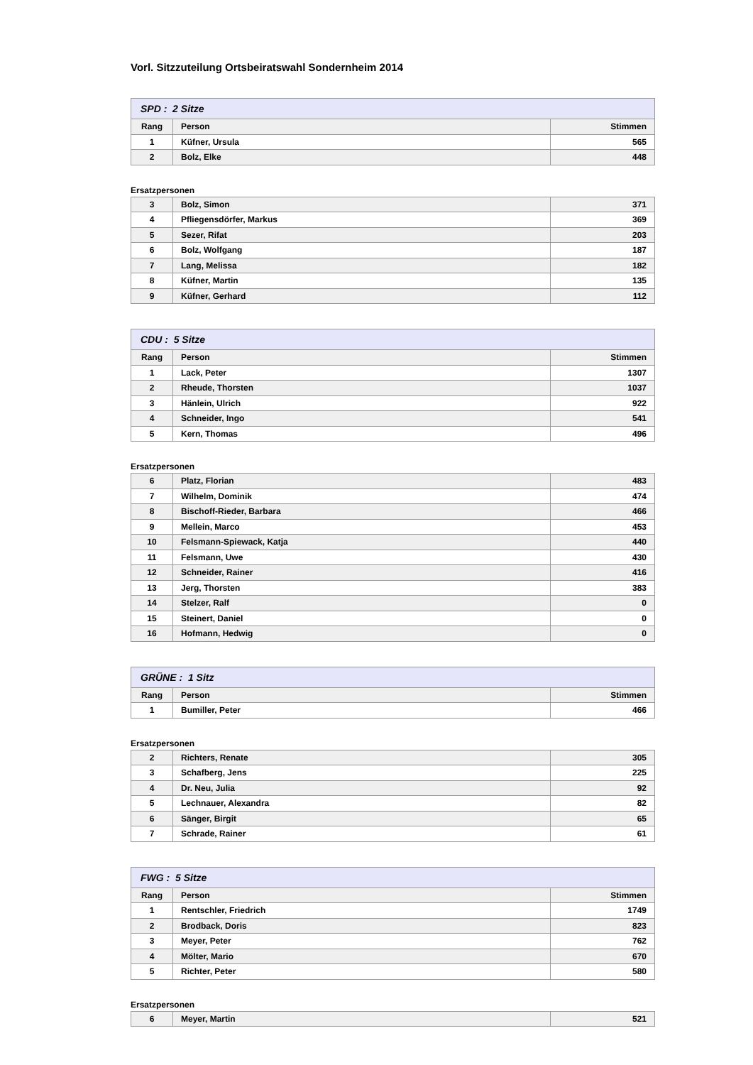Vorl. Sitzzuteilung Ortsbeiratswahl Sondernheim 2014
| SPD : 2 Sitze | | |
| Rang | Person | Stimmen |
| 1 | Küfner, Ursula | 565 |
| 2 | Bolz, Elke | 448 |
Ersatzpersonen
| 3 | Bolz, Simon | 371 |
| 4 | Pfliegensdörfer, Markus | 369 |
| 5 | Sezer, Rifat | 203 |
| 6 | Bolz, Wolfgang | 187 |
| 7 | Lang, Melissa | 182 |
| 8 | Küfner, Martin | 135 |
| 9 | Küfner, Gerhard | 112 |
| CDU : 5 Sitze | | |
| Rang | Person | Stimmen |
| 1 | Lack, Peter | 1307 |
| 2 | Rheude, Thorsten | 1037 |
| 3 | Hänlein, Ulrich | 922 |
| 4 | Schneider, Ingo | 541 |
| 5 | Kern, Thomas | 496 |
Ersatzpersonen
| 6 | Platz, Florian | 483 |
| 7 | Wilhelm, Dominik | 474 |
| 8 | Bischoff-Rieder, Barbara | 466 |
| 9 | Mellein, Marco | 453 |
| 10 | Felsmann-Spiewack, Katja | 440 |
| 11 | Felsmann, Uwe | 430 |
| 12 | Schneider, Rainer | 416 |
| 13 | Jerg, Thorsten | 383 |
| 14 | Stelzer, Ralf | 0 |
| 15 | Steinert, Daniel | 0 |
| 16 | Hofmann, Hedwig | 0 |
| GRÜNE : 1 Sitz | | |
| Rang | Person | Stimmen |
| 1 | Bumiller, Peter | 466 |
Ersatzpersonen
| 2 | Richters, Renate | 305 |
| 3 | Schafberg, Jens | 225 |
| 4 | Dr. Neu, Julia | 92 |
| 5 | Lechnauer, Alexandra | 82 |
| 6 | Sänger, Birgit | 65 |
| 7 | Schrade, Rainer | 61 |
| FWG : 5 Sitze | | |
| Rang | Person | Stimmen |
| 1 | Rentschler, Friedrich | 1749 |
| 2 | Brodback, Doris | 823 |
| 3 | Meyer, Peter | 762 |
| 4 | Mölter, Mario | 670 |
| 5 | Richter, Peter | 580 |
Ersatzpersonen
| 6 | Meyer, Martin | 521 |